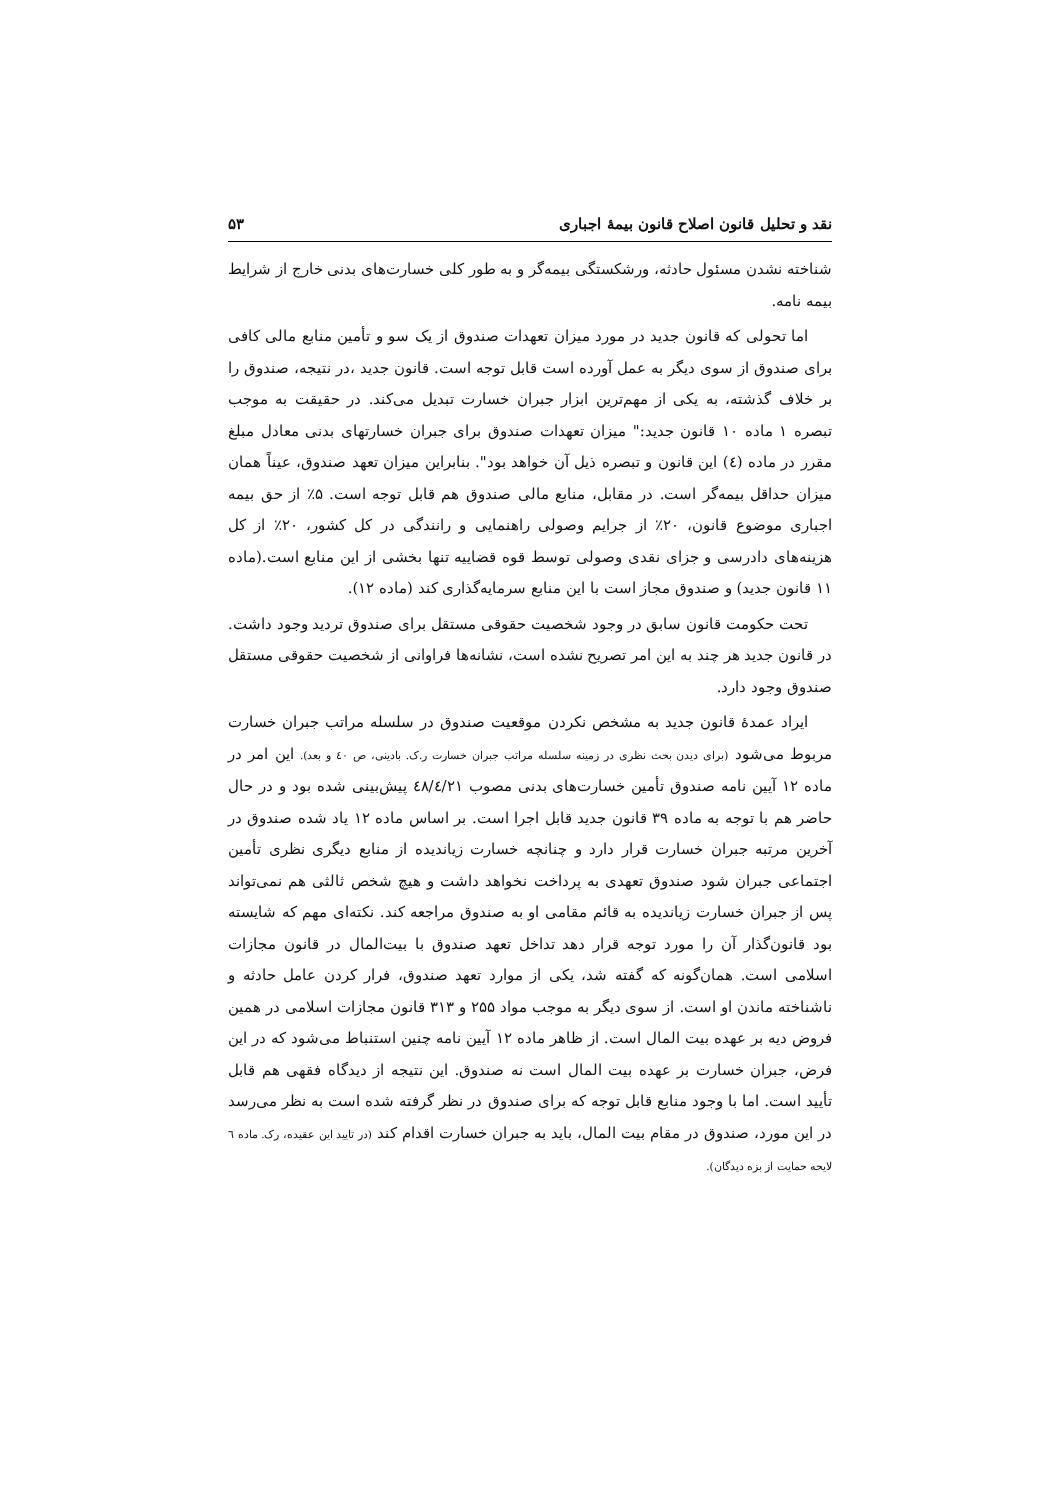نقد و تحلیل قانون اصلاح قانون بیمهٔ اجباری ۵۳
شناخته نشدن مسئول حادثه، ورشکستگی بیمه‌گر و به طور کلی خسارت‌های بدنی خارج از شرایط بیمه نامه.
اما تحولی که قانون جدید در مورد میزان تعهدات صندوق از یک سو و تأمین منابع مالی کافی برای صندوق از سوی دیگر به عمل آورده است قابل توجه است. قانون جدید ،در نتیجه، صندوق را بر خلاف گذشته، به یکی از مهم‌ترین ابزار جبران خسارت تبدیل می‌کند. در حقیقت به موجب تبصره ۱ ماده ۱۰ قانون جدید:" میزان تعهدات صندوق برای جبران خسارتهای بدنی معادل مبلغ مقرر در ماده (٤) این قانون و تبصره ذیل آن خواهد بود". بنابراین میزان تعهد صندوق، عیناً همان میزان حداقل بیمه‌گر است. در مقابل، منابع مالی صندوق هم قابل توجه است. ۵٪ از حق بیمه اجباری موضوع قانون، ۲۰٪ از جرایم وصولی راهنمایی و رانندگی در کل کشور، ۲۰٪ از کل هزینه‌های دادرسی و جزای نقدی وصولی توسط قوه قضاییه تنها بخشی از این منابع است.(ماده ۱۱ قانون جدید) و صندوق مجاز است با این منابع سرمایه‌گذاری کند (ماده ۱۲).
تحت حکومت قانون سابق در وجود شخصیت حقوقی مستقل برای صندوق تردید وجود داشت. در قانون جدید هر چند به این امر تصریح نشده است، نشانه‌ها فراوانی از شخصیت حقوقی مستقل صندوق وجود دارد.
ایراد عمدهٔ قانون جدید به مشخص نکردن موقعیت صندوق در سلسله مراتب جبران خسارت مربوط می‌شود (برای دیدن بحث نظری در زمینه سلسله مراتب جبران خسارت ر.ک. بادینی، ص ٤٠ و بعد). این امر در ماده ۱۲ آیین نامه صندوق تأمین خسارت‌های بدنی مصوب ٤٨/٤/٢١ پیش‌بینی شده بود و در حال حاضر هم با توجه به ماده ۳۹ قانون جدید قابل اجرا است. بر اساس ماده ۱۲ یاد شده صندوق در آخرین مرتبه جبران خسارت قرار دارد و چنانچه خسارت زیاندیده از منابع دیگری نظری تأمین اجتماعی جبران شود صندوق تعهدی به پرداخت نخواهد داشت و هیچ شخص ثالثی هم نمی‌تواند پس از جبران خسارت زیاندیده به قائم مقامی او به صندوق مراجعه کند. نکته‌ای مهم که شایسته بود قانون‌گذار آن را مورد توجه قرار دهد تداخل تعهد صندوق با بیت‌المال در قانون مجازات اسلامی است. همان‌گونه که گفته شد، یکی از موارد تعهد صندوق، فرار کردن عامل حادثه و ناشناخته ماندن او است. از سوی دیگر به موجب مواد ۲۵۵ و ۳۱۳ قانون مجازات اسلامی در همین فروض دیه بر عهده بیت المال است. از ظاهر ماده ۱۲ آیین نامه چنین استنباط می‌شود که در این فرض، جبران خسارت بر عهده بیت المال است نه صندوق. این نتیجه از دیدگاه فقهی هم قابل تأیید است. اما با وجود منابع قابل توجه که برای صندوق در نظر گرفته شده است به نظر می‌رسد در این مورد، صندوق در مقام بیت المال، باید به جبران خسارت اقدام کند (در تایید این عقیده، رک. ماده ٦ لایحه حمایت از بزه دیدگان).